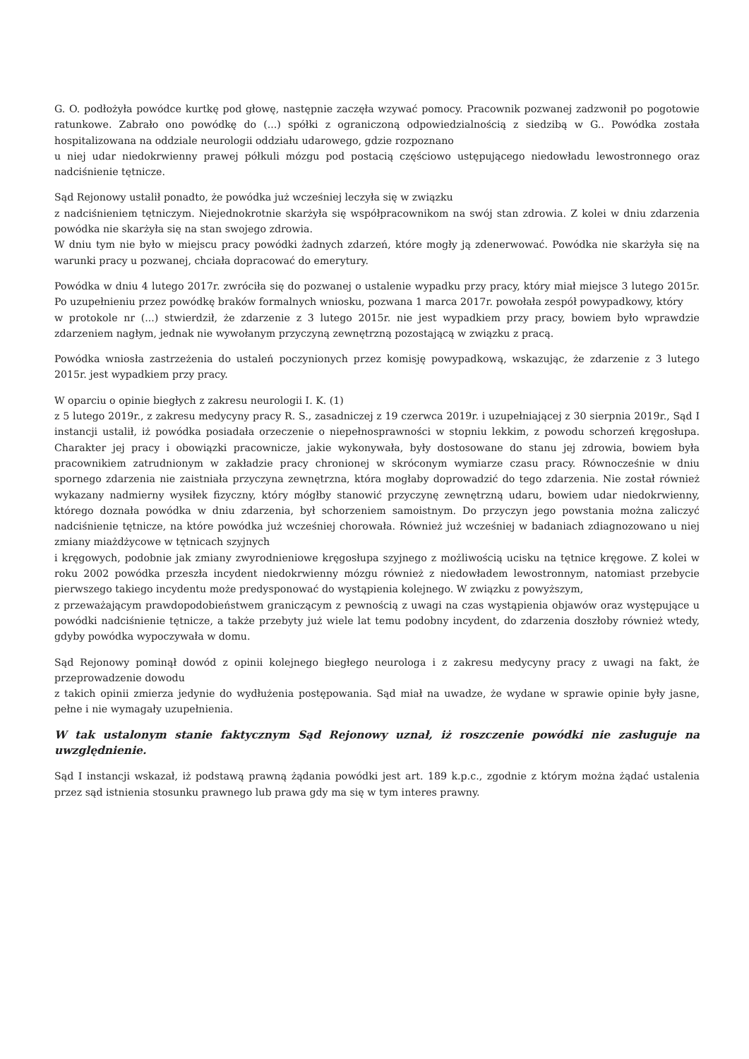G. O. podłożyła powódce kurtkę pod głowę, następnie zaczęła wzywać pomocy. Pracownik pozwanej zadzwonił po pogotowie ratunkowe. Zabrało ono powódkę do (...) spółki z ograniczoną odpowiedzialnością z siedzibą w G.. Powódka została hospitalizowana na oddziale neurologii oddziału udarowego, gdzie rozpoznano
u niej udar niedokrwienny prawej półkuli mózgu pod postacią częściowo ustępującego niedowładu lewostronnego oraz nadciśnienie tętnicze.
Sąd Rejonowy ustalił ponadto, że powódka już wcześniej leczyła się w związku
z nadciśnieniem tętniczym. Niejednokrotnie skarżyła się współpracownikom na swój stan zdrowia. Z kolei w dniu zdarzenia powódka nie skarżyła się na stan swojego zdrowia.
W dniu tym nie było w miejscu pracy powódki żadnych zdarzeń, które mogły ją zdenerwować. Powódka nie skarżyła się na warunki pracy u pozwanej, chciała dopracować do emerytury.
Powódka w dniu 4 lutego 2017r. zwróciła się do pozwanej o ustalenie wypadku przy pracy, który miał miejsce 3 lutego 2015r. Po uzupełnieniu przez powódkę braków formalnych wniosku, pozwana 1 marca 2017r. powołała zespół powypadkowy, który
w protokole nr (...) stwierdził, że zdarzenie z 3 lutego 2015r. nie jest wypadkiem przy pracy, bowiem było wprawdzie zdarzeniem nagłym, jednak nie wywołanym przyczyną zewnętrzną pozostającą w związku z pracą.
Powódka wniosła zastrzeżenia do ustaleń poczynionych przez komisję powypadkową, wskazując, że zdarzenie z 3 lutego 2015r. jest wypadkiem przy pracy.
W oparciu o opinie biegłych z zakresu neurologii I. K. (1)
z 5 lutego 2019r., z zakresu medycyny pracy R. S., zasadniczej z 19 czerwca 2019r. i uzupełniającej z 30 sierpnia 2019r., Sąd I instancji ustalił, iż powódka posiadała orzeczenie o niepełnosprawności w stopniu lekkim, z powodu schorzeń kręgosłupa. Charakter jej pracy i obowiązki pracownicze, jakie wykonywała, były dostosowane do stanu jej zdrowia, bowiem była pracownikiem zatrudnionym w zakładzie pracy chronionej w skróconym wymiarze czasu pracy. Równocześnie w dniu spornego zdarzenia nie zaistniała przyczyna zewnętrzna, która mogłaby doprowadzić do tego zdarzenia. Nie został również wykazany nadmierny wysiłek fizyczny, który mógłby stanowić przyczynę zewnętrzną udaru, bowiem udar niedokrwienny, którego doznała powódka w dniu zdarzenia, był schorzeniem samoistnym. Do przyczyn jego powstania można zaliczyć nadciśnienie tętnicze, na które powódka już wcześniej chorowała. Również już wcześniej w badaniach zdiagnozowano u niej zmiany miażdżycowe w tętnicach szyjnych
i kręgowych, podobnie jak zmiany zwyrodnieniowe kręgosłupa szyjnego z możliwością ucisku na tętnice kręgowe. Z kolei w roku 2002 powódka przeszła incydent niedokrwienny mózgu również z niedowładem lewostronnym, natomiast przebycie pierwszego takiego incydentu może predysponować do wystąpienia kolejnego. W związku z powyższym,
z przeważającym prawdopodobieństwem graniczącym z pewnością z uwagi na czas wystąpienia objawów oraz występujące u powódki nadciśnienie tętnicze, a także przebyty już wiele lat temu podobny incydent, do zdarzenia doszłoby również wtedy, gdyby powódka wypoczywała w domu.
Sąd Rejonowy pominął dowód z opinii kolejnego biegłego neurologa i z zakresu medycyny pracy z uwagi na fakt, że przeprowadzenie dowodu
z takich opinii zmierza jedynie do wydłużenia postępowania. Sąd miał na uwadze, że wydane w sprawie opinie były jasne, pełne i nie wymagały uzupełnienia.
W tak ustalonym stanie faktycznym Sąd Rejonowy uznał, iż roszczenie powódki nie zasługuje na uwzględnienie.
Sąd I instancji wskazał, iż podstawą prawną żądania powódki jest art. 189 k.p.c., zgodnie z którym można żądać ustalenia przez sąd istnienia stosunku prawnego lub prawa gdy ma się w tym interes prawny.